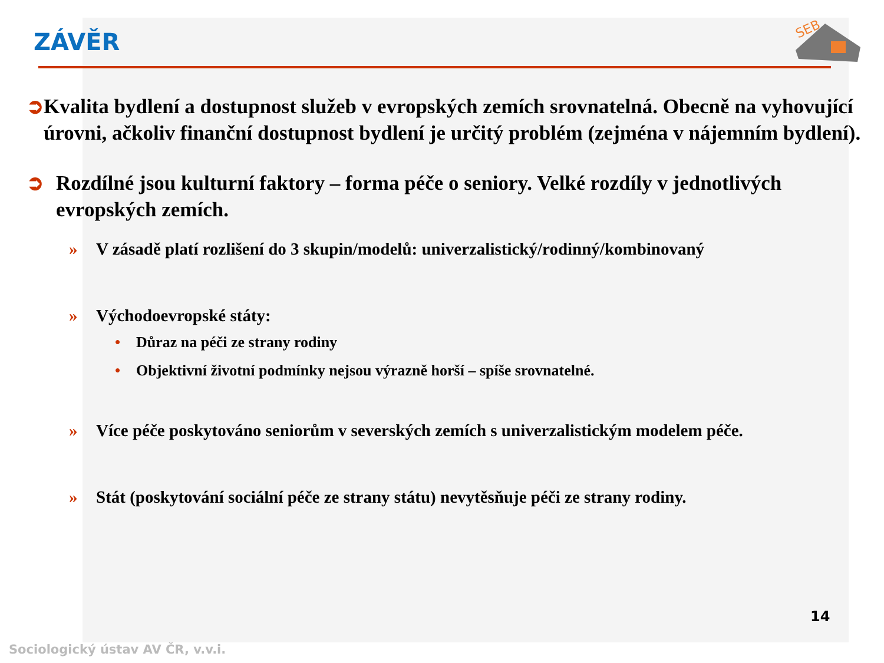ZÁVĚR
SEB
➲ Kvalita bydlení a dostupnost služeb v evropských zemích srovnatelná. Obecně na vyhovující úrovni, ačkoliv finanční dostupnost bydlení je určitý problém (zejména v nájemním bydlení).
➲ Rozdílné jsou kulturní faktory – forma péče o seniory. Velké rozdíly v jednotlivých evropských zemích.
» V zásadě platí rozlišení do 3 skupin/modelů: univerzalistický/rodinný/kombinovaný
» Východoevropské státy:
• Důraz na péči ze strany rodiny
• Objektivní životní podmínky nejsou výrazně horší – spíše srovnatelné.
» Více péče poskytováno seniorům v severských zemích s univerzalistickým modelem péče.
» Stát (poskytování sociální péče ze strany státu) nevytěsňuje péči ze strany rodiny.
14
Sociologický ústav AV ČR, v.v.i.